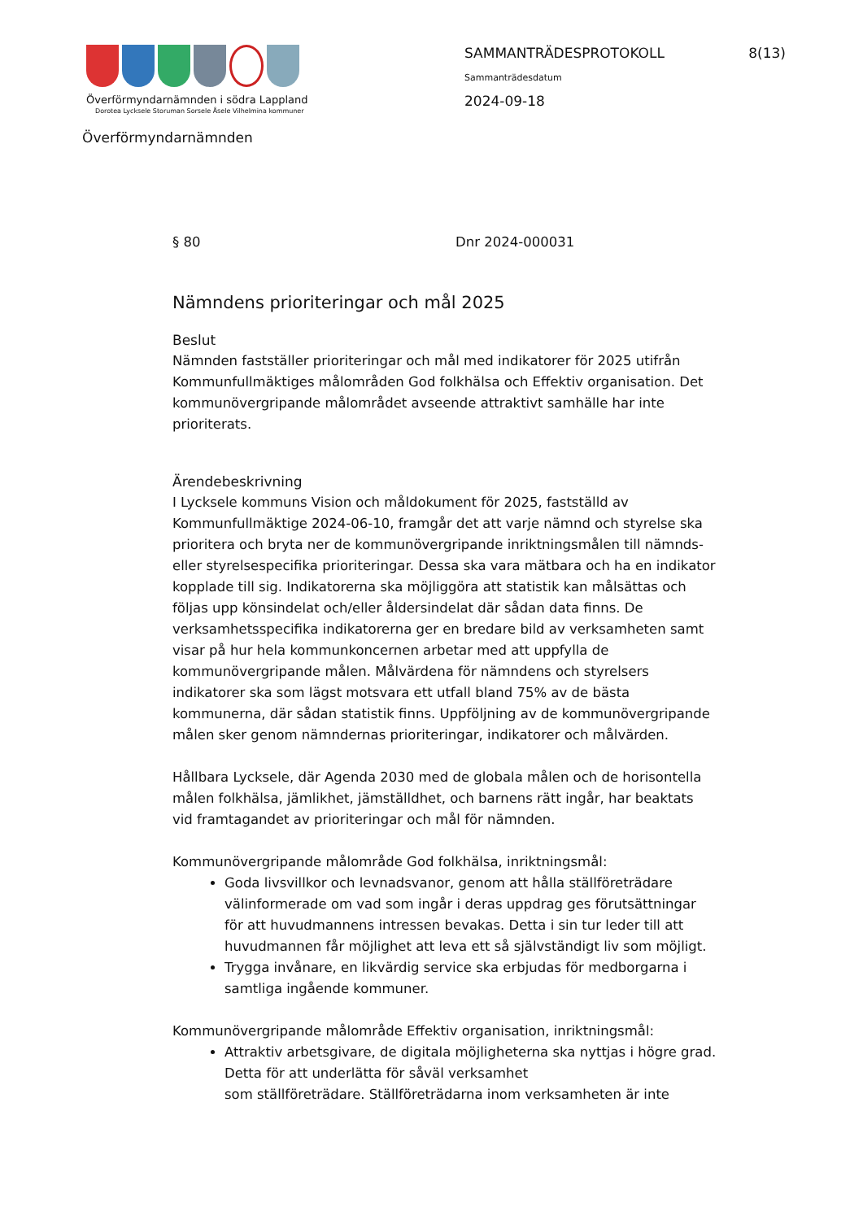Överförmyndarnämnden i södra Lappland
Dorotea Lycksele Storuman Sorsele Åsele Vilhelmina kommuner
SAMMANTRÄDESPROTOKOLL 8(13)
Sammanträdesdatum
2024-09-18
Överförmyndarnämnden
§ 80 Dnr 2024-000031
Nämndens prioriteringar och mål 2025
Beslut
Nämnden fastställer prioriteringar och mål med indikatorer för 2025 utifrån Kommunfullmäktiges målområden God folkhälsa och Effektiv organisation. Det kommunövergripande målområdet avseende attraktivt samhälle har inte prioriterats.
Ärendebeskrivning
I Lycksele kommuns Vision och måldokument för 2025, fastställd av Kommunfullmäktige 2024-06-10, framgår det att varje nämnd och styrelse ska prioritera och bryta ner de kommunövergripande inriktningsmålen till nämnds- eller styrelsespecifika prioriteringar. Dessa ska vara mätbara och ha en indikator kopplade till sig. Indikatorerna ska möjliggöra att statistik kan målsättas och följas upp könsindelat och/eller åldersindelat där sådan data finns. De verksamhetsspecifika indikatorerna ger en bredare bild av verksamheten samt visar på hur hela kommunkoncernen arbetar med att uppfylla de kommunövergripande målen. Målvärdena för nämndens och styrelsers indikatorer ska som lägst motsvara ett utfall bland 75% av de bästa kommunerna, där sådan statistik finns. Uppföljning av de kommunövergripande målen sker genom nämndernas prioriteringar, indikatorer och målvärden.
Hållbara Lycksele, där Agenda 2030 med de globala målen och de horisontella målen folkhälsa, jämlikhet, jämställdhet, och barnens rätt ingår, har beaktats vid framtagandet av prioriteringar och mål för nämnden.
Kommunövergripande målområde God folkhälsa, inriktningsmål:
Goda livsvillkor och levnadsvanor, genom att hålla ställföreträdare välinformerade om vad som ingår i deras uppdrag ges förutsättningar för att huvudmannens intressen bevakas. Detta i sin tur leder till att huvudmannen får möjlighet att leva ett så självständigt liv som möjligt.
Trygga invånare, en likvärdig service ska erbjudas för medborgarna i samtliga ingående kommuner.
Kommunövergripande målområde Effektiv organisation, inriktningsmål:
Attraktiv arbetsgivare, de digitala möjligheterna ska nyttjas i högre grad. Detta för att underlätta för såväl verksamhet
som ställföreträdare. Ställföreträdarna inom verksamheten är inte